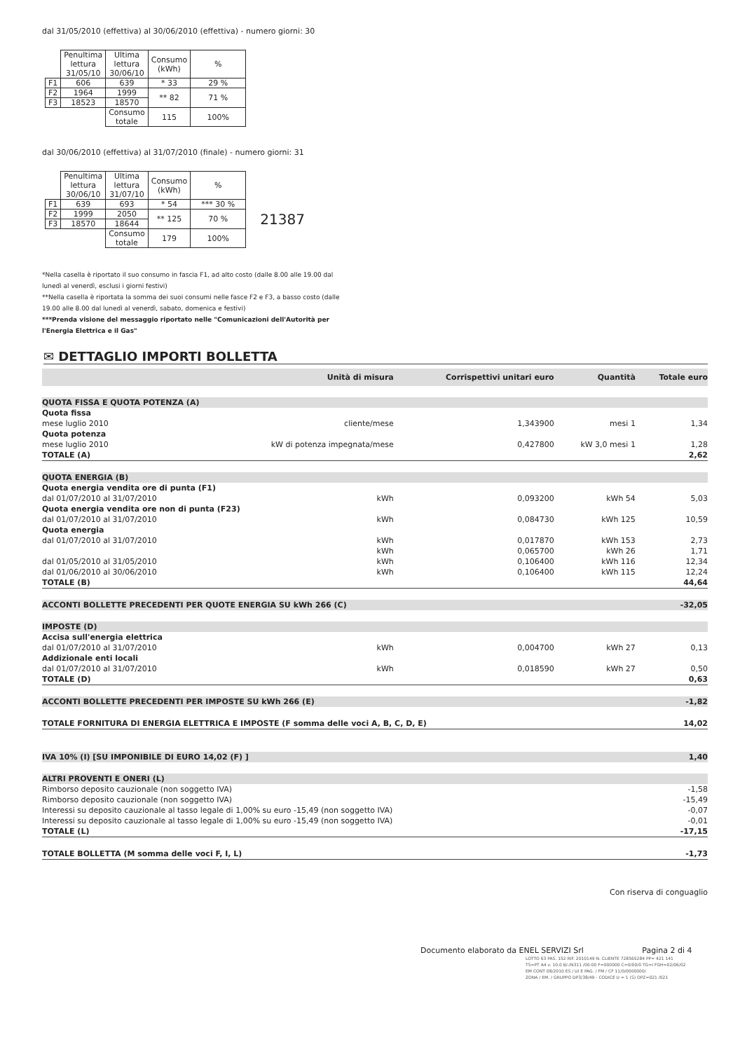dal 31/05/2010 (effettiva) al 30/06/2010 (effettiva) - numero giorni: 30
| | Penultima lettura 31/05/10 | Ultima lettura 30/06/10 | Consumo (kWh) | % |
| F1 | 606 | 639 | * 33 | 29 % |
| F2 | 1964 | 1999 | ** 82 | 71 % |
| F3 | 18523 | 18570 | | |
| | | Consumo totale | 115 | 100% |
dal 30/06/2010 (effettiva) al 31/07/2010 (finale) - numero giorni: 31
| | Penultima lettura 30/06/10 | Ultima lettura 31/07/10 | Consumo (kWh) | % | |
| F1 | 639 | 693 | * 54 | *** 30 % | |
| F2 | 1999 | 2050 | ** 125 | 70 % | 21387 |
| F3 | 18570 | 18644 | | | |
| | | Consumo totale | 179 | 100% | |
*Nella casella è riportato il suo consumo in fascia F1, ad alto costo (dalle 8.00 alle 19.00 dal lunedì al venerdì, esclusi i giorni festivi)
**Nella casella è riportata la somma dei suoi consumi nelle fasce F2 e F3, a basso costo (dalle 19.00 alle 8.00 dal lunedì al venerdì, sabato, domenica e festivi)
***Prenda visione del messaggio riportato nelle "Comunicazioni dell'Autorità per l'Energia Elettrica e il Gas"
✉ DETTAGLIO IMPORTI BOLLETTA
| | Unità di misura | Corrispettivi unitari euro | Quantità | Totale euro |
| --- | --- | --- | --- | --- |
| QUOTA FISSA E QUOTA POTENZA (A) | | | | |
| Quota fissa | | | | |
| mese luglio 2010 | cliente/mese | 1,343900 | mesi 1 | 1,34 |
| Quota potenza | | | | |
| mese luglio 2010 | kW di potenza impegnata/mese | 0,427800 | kW 3,0 mesi 1 | 1,28 |
| TOTALE (A) | | | | 2,62 |
| QUOTA ENERGIA (B) | | | | |
| Quota energia vendita ore di punta (F1) | | | | |
| dal 01/07/2010 al 31/07/2010 | kWh | 0,093200 | kWh 54 | 5,03 |
| Quota energia vendita ore non di punta (F23) | | | | |
| dal 01/07/2010 al 31/07/2010 | kWh | 0,084730 | kWh 125 | 10,59 |
| Quota energia | | | | |
| dal 01/07/2010 al 31/07/2010 | kWh | 0,017870 | kWh 153 | 2,73 |
| | kWh | 0,065700 | kWh 26 | 1,71 |
| dal 01/05/2010 al 31/05/2010 | kWh | 0,106400 | kWh 116 | 12,34 |
| dal 01/06/2010 al 30/06/2010 | kWh | 0,106400 | kWh 115 | 12,24 |
| TOTALE (B) | | | | 44,64 |
| ACCONTI BOLLETTE PRECEDENTI PER QUOTE ENERGIA SU kWh 266 (C) | | | | -32,05 |
| IMPOSTE (D) | | | | |
| Accisa sull'energia elettrica | | | | |
| dal 01/07/2010 al 31/07/2010 | kWh | 0,004700 | kWh 27 | 0,13 |
| Addizionale enti locali | | | | |
| dal 01/07/2010 al 31/07/2010 | kWh | 0,018590 | kWh 27 | 0,50 |
| TOTALE (D) | | | | 0,63 |
| ACCONTI BOLLETTE PRECEDENTI PER IMPOSTE SU kWh 266 (E) | | | | -1,82 |
| TOTALE FORNITURA DI ENERGIA ELETTRICA E IMPOSTE (F somma delle voci A, B, C, D, E) | | | | 14,02 |
| IVA 10% (I) [SU IMPONIBILE DI EURO 14,02 (F) ] | | | | 1,40 |
| ALTRI PROVENTI E ONERI (L) | | | | |
| Rimborso deposito cauzionale (non soggetto IVA) | | | | -1,58 |
| Rimborso deposito cauzionale (non soggetto IVA) | | | | -15,49 |
| Interessi su deposito cauzionale al tasso legale di 1,00% su euro -15,49 (non soggetto IVA) | | | | -0,07 |
| Interessi su deposito cauzionale al tasso legale di 1,00% su euro -15,49 (non soggetto IVA) | | | | -0,01 |
| TOTALE (L) | | | | -17,15 |
| TOTALE BOLLETTA (M somma delle voci F, I, L) | | | | -1,73 |
Con riserva di conguaglio
Documento elaborato da ENEL SERVIZI Srl Pagina 2 di 4
LOTTO 63 PAS. 152 RIF. 2010149 N. CLIENTE 728565284 PP= 421 141
TS=PT A4 v. 10.0 B/-/N311 /00-00 F=000000 C=0/00/0 TG=I FGH=02/06/02
EM CONT 08/2010 ES / UI E PAG. / FM / CF 11/0/0000000/
ZONA / EM. / GRUPPO DP3/38/49 - CODICE U = 1 (S) OPZ=021 /021